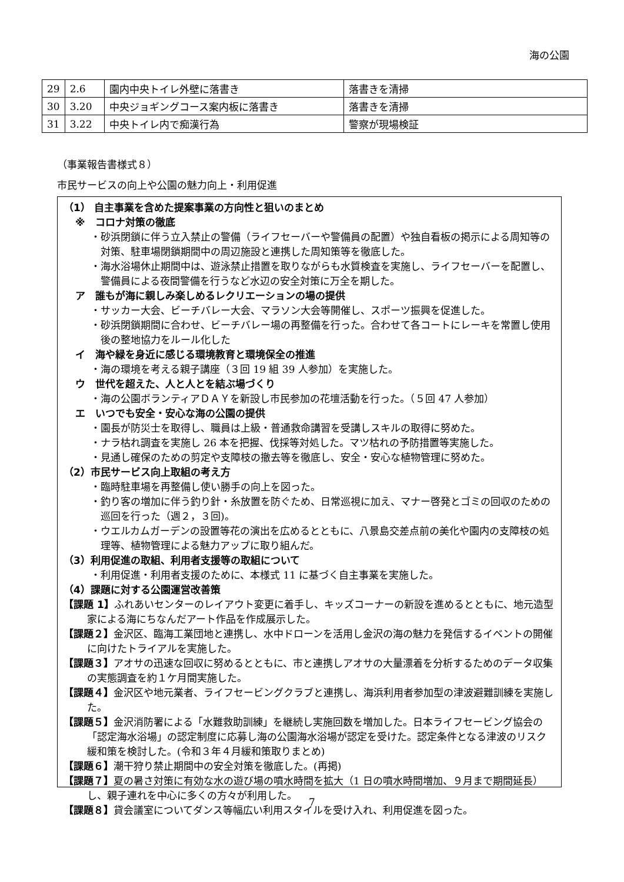海の公園
| 29 | 2.6 | 園内中央トイレ外壁に落書き | 落書きを清掃 |
| 30 | 3.20 | 中央ジョギングコース案内板に落書き | 落書きを清掃 |
| 31 | 3.22 | 中央トイレ内で痴漢行為 | 警察が現場検証 |
（事業報告書様式８）
市民サービスの向上や公園の魅力向上・利用促進
（1） 自主事業を含めた提案事業の方向性と狙いのまとめ
※　コロナ対策の徹底
・砂浜閉鎖に伴う立入禁止の警備（ライフセーバーや警備員の配置）や独自看板の掲示による周知等の対策、駐車場閉鎖期間中の周辺施設と連携した周知策等を徹底した。
・海水浴場休止期間中は、遊泳禁止措置を取りながらも水質検査を実施し、ライフセーバーを配置し、警備員による夜間警備を行うなど水辺の安全対策に万全を期した。
ア　誰もが海に親しみ楽しめるレクリエーションの場の提供
・サッカー大会、ビーチバレー大会、マラソン大会等開催し、スポーツ振興を促進した。
・砂浜閉鎖期間に合わせ、ビーチバレー場の再整備を行った。合わせて各コートにレーキを常置し使用後の整地協力をルール化した
イ　海や緑を身近に感じる環境教育と環境保全の推進
・海の環境を考える親子講座（３回 19 組 39 人参加）を実施した。
ウ　世代を超えた、人と人とを結ぶ場づくり
・海の公園ボランティアＤＡＹを新設し市民参加の花壇活動を行った。（５回 47 人参加）
エ　いつでも安全・安心な海の公園の提供
・園長が防災士を取得し、職員は上級・普通救命講習を受講しスキルの取得に努めた。
・ナラ枯れ調査を実施し 26 本を把握、伐採等対処した。マツ枯れの予防措置等実施した。
・見通し確保のための剪定や支障枝の撤去等を徹底し、安全・安心な植物管理に努めた。
（2）市民サービス向上取組の考え方
・臨時駐車場を再整備し使い勝手の向上を図った。
・釣り客の増加に伴う釣り針・糸放置を防ぐため、日常巡視に加え、マナー啓発とゴミの回収のための巡回を行った（週２，３回)。
・ウエルカムガーデンの設置等花の演出を広めるとともに、八景島交差点前の美化や園内の支障枝の処理等、植物管理による魅力アップに取り組んだ。
（3）利用促進の取組、利用者支援等の取組について
・利用促進・利用者支援のために、本様式 11 に基づく自主事業を実施した。
（4）課題に対する公園運営改善策
【課題 1】ふれあいセンターのレイアウト変更に着手し、キッズコーナーの新設を進めるとともに、地元造型家による海にちなんだアート作品を作成展示した。
【課題２】金沢区、臨海工業団地と連携し、水中ドローンを活用し金沢の海の魅力を発信するイベントの開催に向けたトライアルを実施した。
【課題３】アオサの迅速な回収に努めるとともに、市と連携しアオサの大量漂着を分析するためのデータ収集の実態調査を約１ケ月間実施した。
【課題４】金沢区や地元業者、ライフセービングクラブと連携し、海浜利用者参加型の津波避難訓練を実施した。
【課題５】金沢消防署による「水難救助訓練」を継続し実施回数を増加した。日本ライフセービング協会の「認定海水浴場」の認定制度に応募し海の公園海水浴場が認定を受けた。認定条件となる津波のリスク緩和策を検討した。(令和３年４月緩和策取りまとめ)
【課題６】潮干狩り禁止期間中の安全対策を徹底した。(再掲)
【課題７】夏の暑さ対策に有効な水の遊び場の噴水時間を拡大（1 日の噴水時間増加、９月まで期間延長）し、親子連れを中心に多くの方々が利用した。
【課題８】貸会議室についてダンス等幅広い利用スタイルを受け入れ、利用促進を図った。
7